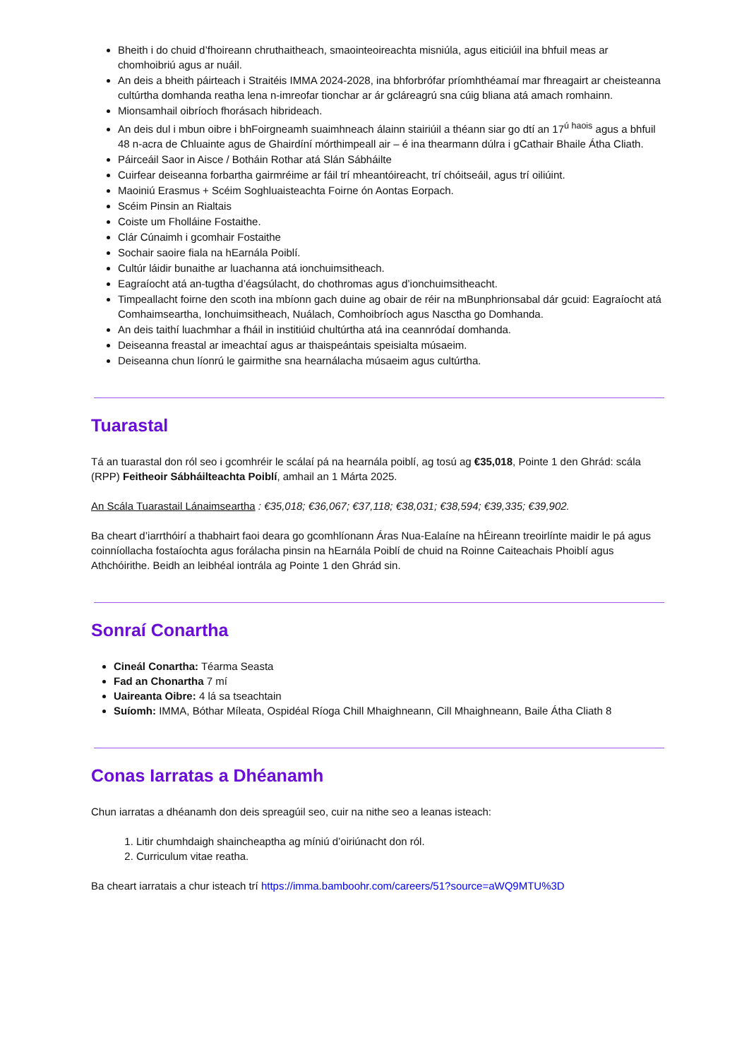Bheith i do chuid d’fhoireann chruthaitheach, smaointeoireachta misniúla, agus eiticiúil ina bhfuil meas ar chomhoibriú agus ar nuáil.
An deis a bheith páirteach i Straitéis IMMA 2024-2028, ina bhforbrófar príomhthéamaí mar fhreagairt ar cheisteanna cultúrtha domhanda reatha lena n-imreofar tionchar ar ár gcláreagrú sna cúig bliana atá amach romhainn.
Mionsamhail oibríoch fhorásach hibrideach.
An deis dul i mbun oibre i bhFoirgneamh suaimhneach álainn stairiúil a théann siar go dtí an 17<sup>ú haois</sup> agus a bhfuil 48 n-acra de Chluainte agus de Ghairdíní mórthimpeall air – é ina thearmann dúlra i gCathair Bhaile Átha Cliath.
Páirceáil Saor in Aisce / Botháin Rothar atá Slán Sábháilte
Cuirfear deiseanna forbartha gairmréime ar fáil trí mheantóireacht, trí chóitseáil, agus trí oiliúint.
Maoiniú Erasmus + Scéim Soghluaisteachta Foirne ón Aontas Eorpach.
Scéim Pinsin an Rialtais
Coiste um Fholláine Fostaithe.
Clár Cúnaimh i gcomhair Fostaithe
Sochair saoire fiala na hEarnála Poiblí.
Cultúr láidir bunaithe ar luachanna atá ionchuimsitheach.
Eagraíocht atá an-tugtha d’éagsúlacht, do chothromas agus d’ionchuimsitheacht.
Timpeallacht foirne den scoth ina mbíonn gach duine ag obair de réir na mBunphrionsabal dár gcuid: Eagraíocht atá Comhaimseartha, Ionchuimsitheach, Nuálach, Comhoibríoch agus Nasctha go Domhanda.
An deis taithí luachmhar a fháil in institiúid chultúrtha atá ina ceannródaí domhanda.
Deiseanna freastal ar imeachtaí agus ar thaispeántais speisialta músaeim.
Deiseanna chun líonrú le gairmithe sna hearnálacha músaeim agus cultúrtha.
Tuarastal
Tá an tuarastal don ról seo i gcomhréir le scálaí pá na hearnála poiblí, ag tosú ag €35,018, Pointe 1 den Ghrád: scála (RPP) Feitheoir Sábháilteachta Poiblí, amhail an 1 Márta 2025.
An Scála Tuarastail Lánaimseartha : €35,018; €36,067; €37,118; €38,031; €38,594; €39,335; €39,902.
Ba cheart d’iarrthóirí a thabhairt faoi deara go gcomhlíonann Áras Nua-Ealaíne na hÉireann treoirlínte maidir le pá agus coinníollacha fostaíochta agus forálacha pinsin na hEarnála Poiblí de chuid na Roinne Caiteachais Phoiblí agus Athchóirithe. Beidh an leibhéal iontrála ag Pointe 1 den Ghrád sin.
Sonraí Conartha
Cineál Conartha: Téarma Seasta
Fad an Chonartha 7 mí
Uaireanta Oibre: 4 lá sa tseachtain
Suíomh: IMMA, Bóthar Míleata, Ospidéal Ríoga Chill Mhaighneann, Cill Mhaighneann, Baile Átha Cliath 8
Conas Iarratas a Dhéanamh
Chun iarratas a dhéanamh don deis spreagúil seo, cuir na nithe seo a leanas isteach:
1. Litir chumhdaigh shaincheaptha ag míniú d’oiriúnacht don ról.
2. Curriculum vitae reatha.
Ba cheart iarratais a chur isteach trí https://imma.bamboohr.com/careers/51?source=aWQ9MTU%3D